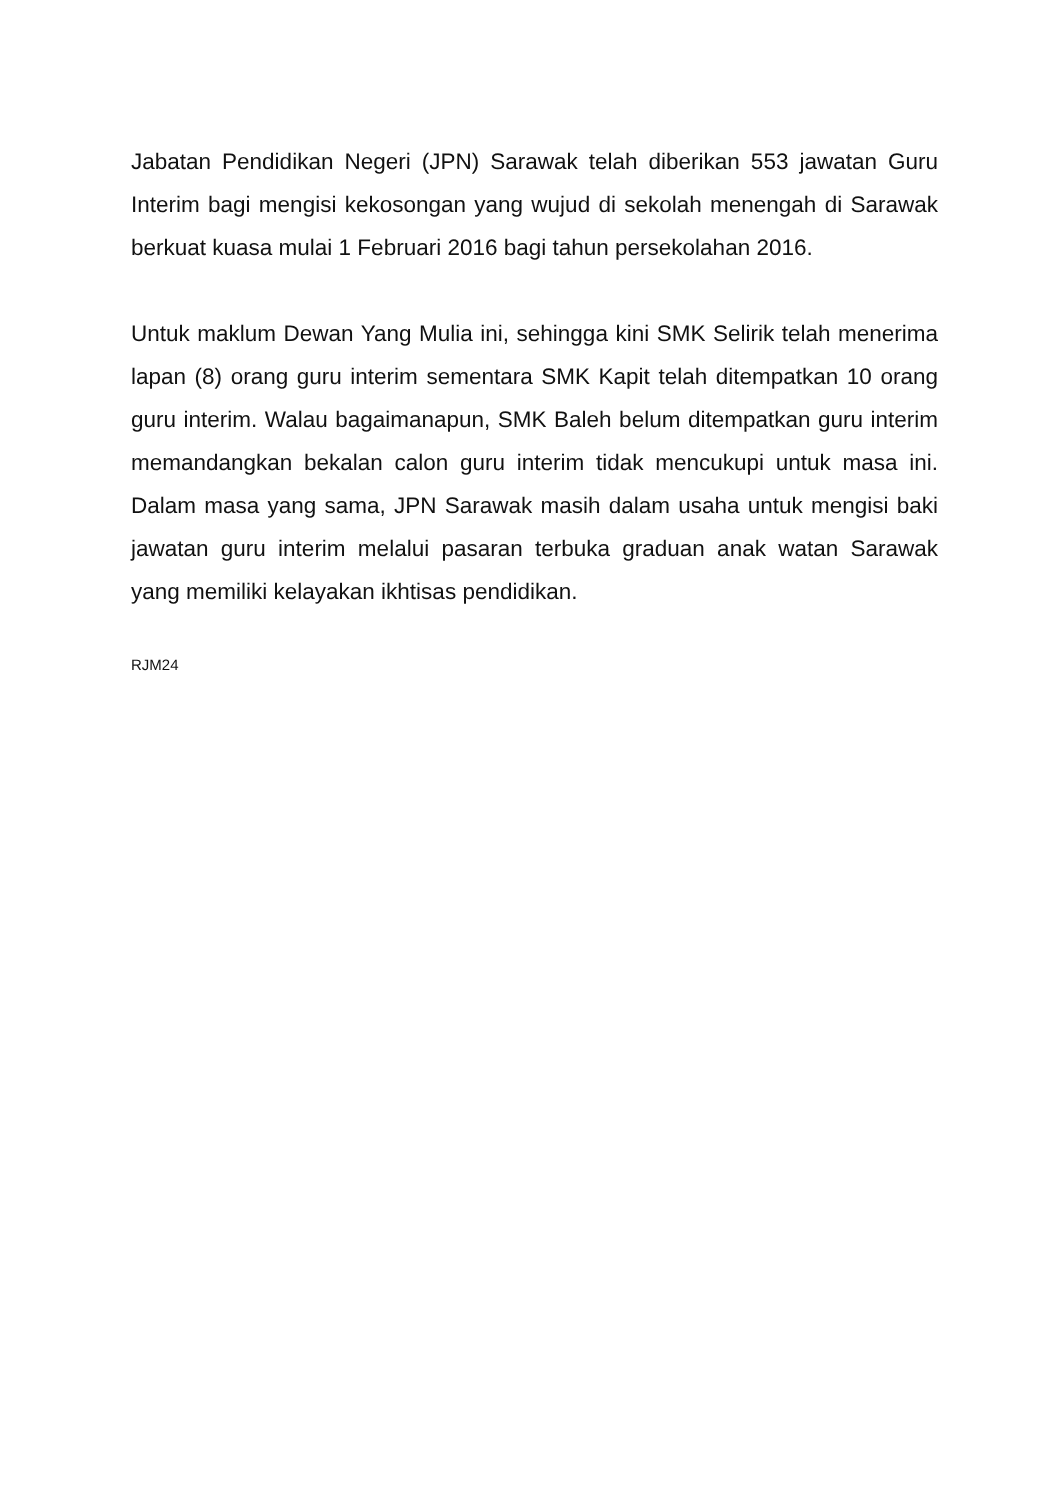Jabatan Pendidikan Negeri (JPN) Sarawak telah diberikan 553 jawatan Guru Interim bagi mengisi kekosongan yang wujud di sekolah menengah di Sarawak berkuat kuasa mulai 1 Februari 2016 bagi tahun persekolahan 2016.
Untuk maklum Dewan Yang Mulia ini, sehingga kini SMK Selirik telah menerima lapan (8) orang guru interim sementara SMK Kapit telah ditempatkan 10 orang guru interim. Walau bagaimanapun, SMK Baleh belum ditempatkan guru interim memandangkan bekalan calon guru interim tidak mencukupi untuk masa ini. Dalam masa yang sama, JPN Sarawak masih dalam usaha untuk mengisi baki jawatan guru interim melalui pasaran terbuka graduan anak watan Sarawak yang memiliki kelayakan ikhtisas pendidikan.
RJM24